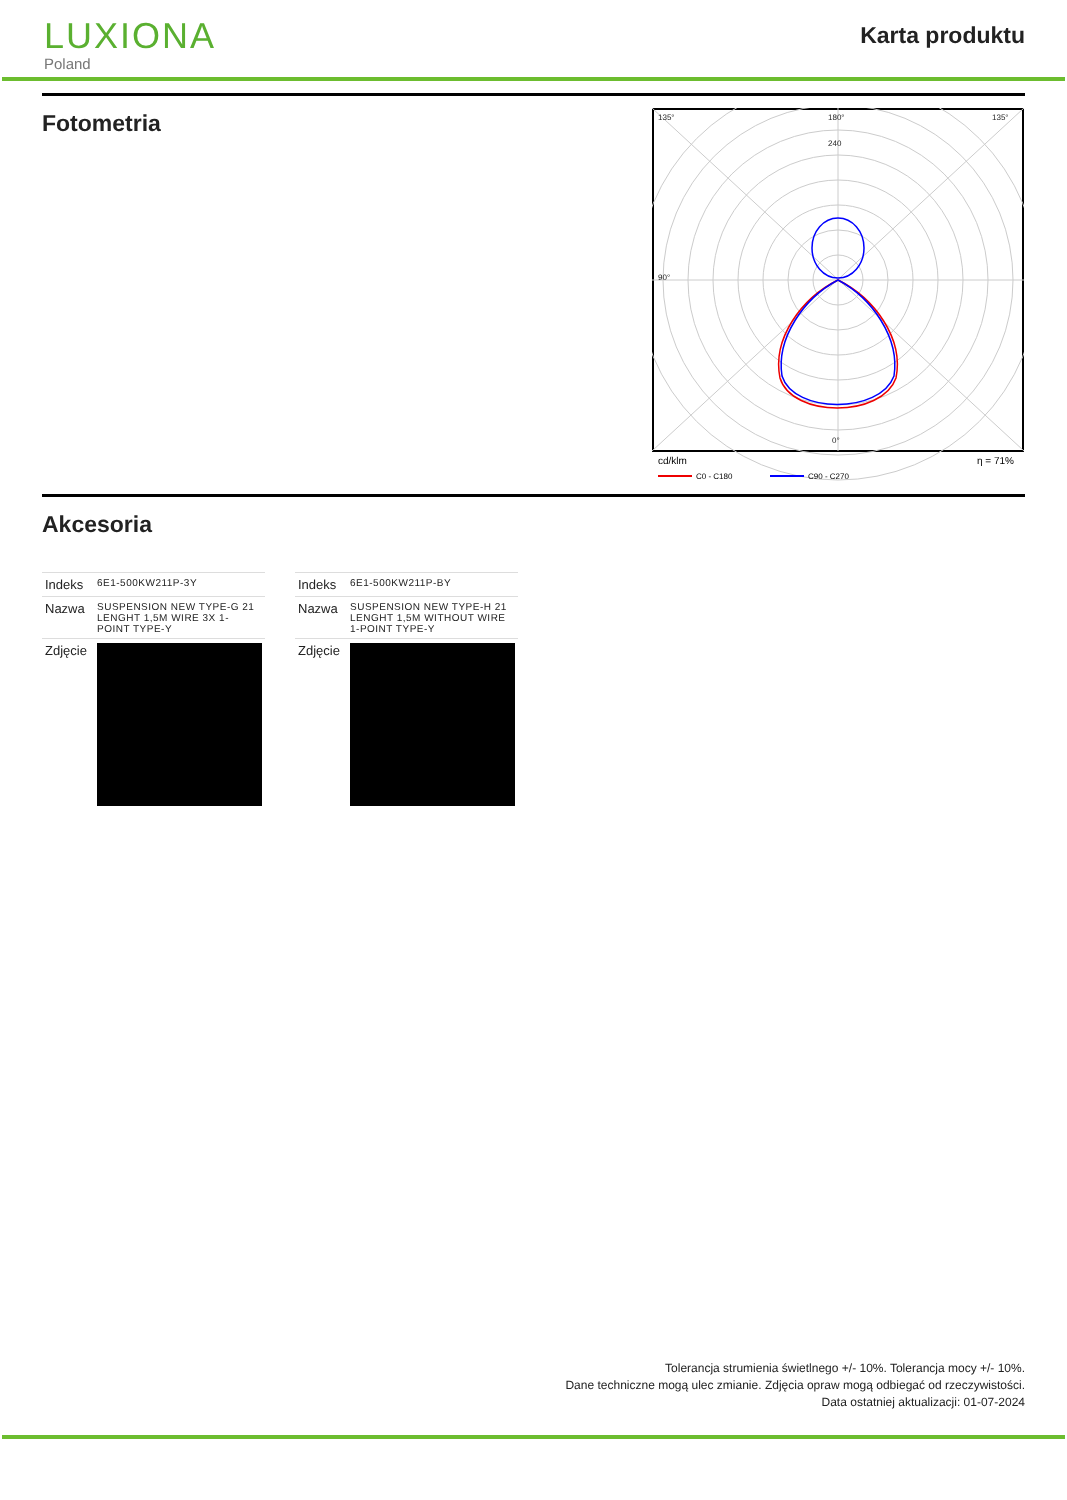LUXIONA
Poland
Karta produktu
Fotometria
135°
180°
240
90°
0°
135°
cd/klm
η = 71%
C0 - C180
C90 - C270
Akcesoria
| Indeks | 6E1-500KW211P-3Y |
| Nazwa | SUSPENSION NEW TYPE-G 21 LENGHT 1,5M WIRE 3X 1- POINT TYPE-Y |
| Zdjęcie | |
| Indeks | 6E1-500KW211P-BY |
| Nazwa | SUSPENSION NEW TYPE-H 21 LENGHT 1,5M WITHOUT WIRE 1-POINT TYPE-Y |
| Zdjęcie | |
Tolerancja strumienia świetlnego +/- 10%. Tolerancja mocy +/- 10%.
Dane techniczne mogą ulec zmianie. Zdjęcia opraw mogą odbiegać od rzeczywistości.
Data ostatniej aktualizacji: 01-07-2024